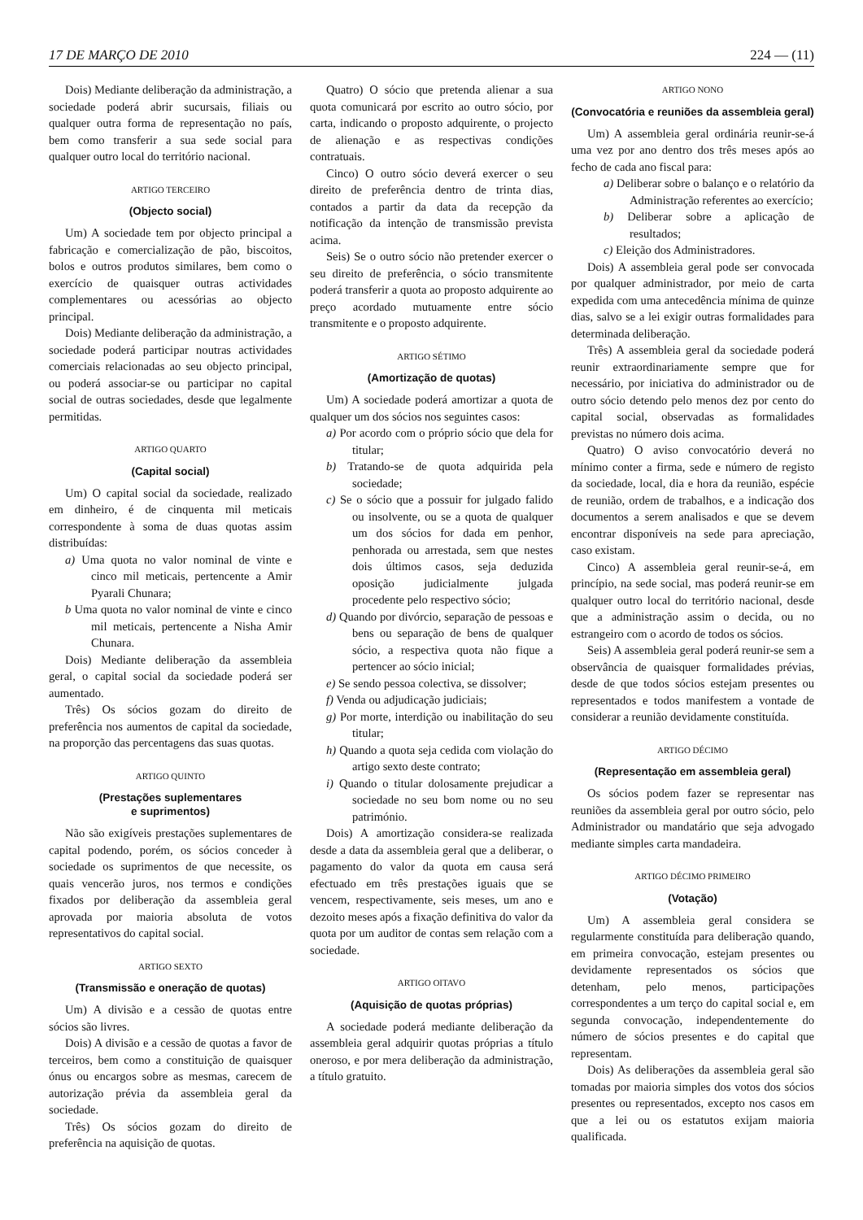17 DE MARÇO DE 2010 224 — (11)
Dois) Mediante deliberação da administração, a sociedade poderá abrir sucursais, filiais ou qualquer outra forma de representação no país, bem como transferir a sua sede social para qualquer outro local do território nacional.
ARTIGO TERCEIRO
(Objecto social)
Um) A sociedade tem por objecto principal a fabricação e comercialização de pão, biscoitos, bolos e outros produtos similares, bem como o exercício de quaisquer outras actividades complementares ou acessórias ao objecto principal.
Dois) Mediante deliberação da administração, a sociedade poderá participar noutras actividades comerciais relacionadas ao seu objecto principal, ou poderá associar-se ou participar no capital social de outras sociedades, desde que legalmente permitidas.
ARTIGO QUARTO
(Capital social)
Um) O capital social da sociedade, realizado em dinheiro, é de cinquenta mil meticais correspondente à soma de duas quotas assim distribuídas:
a) Uma quota no valor nominal de vinte e cinco mil meticais, pertencente a Amir Pyarali Chunara;
b Uma quota no valor nominal de vinte e cinco mil meticais, pertencente a Nisha Amir Chunara.
Dois) Mediante deliberação da assembleia geral, o capital social da sociedade poderá ser aumentado.
Três) Os sócios gozam do direito de preferência nos aumentos de capital da sociedade, na proporção das percentagens das suas quotas.
ARTIGO QUINTO
(Prestações suplementares
e suprimentos)
Não são exigíveis prestações suplementares de capital podendo, porém, os sócios conceder à sociedade os suprimentos de que necessite, os quais vencerão juros, nos termos e condições fixados por deliberação da assembleia geral aprovada por maioria absoluta de votos representativos do capital social.
ARTIGO SEXTO
(Transmissão e oneração de quotas)
Um) A divisão e a cessão de quotas entre sócios são livres.
Dois) A divisão e a cessão de quotas a favor de terceiros, bem como a constituição de quaisquer ónus ou encargos sobre as mesmas, carecem de autorização prévia da assembleia geral da sociedade.
Três) Os sócios gozam do direito de preferência na aquisição de quotas.
Quatro) O sócio que pretenda alienar a sua quota comunicará por escrito ao outro sócio, por carta, indicando o proposto adquirente, o projecto de alienação e as respectivas condições contratuais.
Cinco) O outro sócio deverá exercer o seu direito de preferência dentro de trinta dias, contados a partir da data da recepção da notificação da intenção de transmissão prevista acima.
Seis) Se o outro sócio não pretender exercer o seu direito de preferência, o sócio transmitente poderá transferir a quota ao proposto adquirente ao preço acordado mutuamente entre sócio transmitente e o proposto adquirente.
ARTIGO SÉTIMO
(Amortização de quotas)
Um) A sociedade poderá amortizar a quota de qualquer um dos sócios nos seguintes casos:
a) Por acordo com o próprio sócio que dela for titular;
b) Tratando-se de quota adquirida pela sociedade;
c) Se o sócio que a possuir for julgado falido ou insolvente, ou se a quota de qualquer um dos sócios for dada em penhor, penhorada ou arrestada, sem que nestes dois últimos casos, seja deduzida oposição judicialmente julgada procedente pelo respectivo sócio;
d) Quando por divórcio, separação de pessoas e bens ou separação de bens de qualquer sócio, a respectiva quota não fique a pertencer ao sócio inicial;
e) Se sendo pessoa colectiva, se dissolver;
f) Venda ou adjudicação judiciais;
g) Por morte, interdição ou inabilitação do seu titular;
h) Quando a quota seja cedida com violação do artigo sexto deste contrato;
i) Quando o titular dolosamente prejudicar a sociedade no seu bom nome ou no seu património.
Dois) A amortização considera-se realizada desde a data da assembleia geral que a deliberar, o pagamento do valor da quota em causa será efectuado em três prestações iguais que se vencem, respectivamente, seis meses, um ano e dezoito meses após a fixação definitiva do valor da quota por um auditor de contas sem relação com a sociedade.
ARTIGO OITAVO
(Aquisição de quotas próprias)
A sociedade poderá mediante deliberação da assembleia geral adquirir quotas próprias a título oneroso, e por mera deliberação da administração, a título gratuito.
ARTIGO NONO
(Convocatória e reuniões da assembleia geral)
Um) A assembleia geral ordinária reunir-se-á uma vez por ano dentro dos três meses após ao fecho de cada ano fiscal para:
a) Deliberar sobre o balanço e o relatório da Administração referentes ao exercício;
b) Deliberar sobre a aplicação de resultados;
c) Eleição dos Administradores.
Dois) A assembleia geral pode ser convocada por qualquer administrador, por meio de carta expedida com uma antecedência mínima de quinze dias, salvo se a lei exigir outras formalidades para determinada deliberação.
Três) A assembleia geral da sociedade poderá reunir extraordinariamente sempre que for necessário, por iniciativa do administrador ou de outro sócio detendo pelo menos dez por cento do capital social, observadas as formalidades previstas no número dois acima.
Quatro) O aviso convocatório deverá no mínimo conter a firma, sede e número de registo da sociedade, local, dia e hora da reunião, espécie de reunião, ordem de trabalhos, e a indicação dos documentos a serem analisados e que se devem encontrar disponíveis na sede para apreciação, caso existam.
Cinco) A assembleia geral reunir-se-á, em princípio, na sede social, mas poderá reunir-se em qualquer outro local do território nacional, desde que a administração assim o decida, ou no estrangeiro com o acordo de todos os sócios.
Seis) A assembleia geral poderá reunir-se sem a observância de quaisquer formalidades prévias, desde de que todos sócios estejam presentes ou representados e todos manifestem a vontade de considerar a reunião devidamente constituída.
ARTIGO DÉCIMO
(Representação em assembleia geral)
Os sócios podem fazer se representar nas reuniões da assembleia geral por outro sócio, pelo Administrador ou mandatário que seja advogado mediante simples carta mandadeira.
ARTIGO DÉCIMO PRIMEIRO
(Votação)
Um) A assembleia geral considera se regularmente constituída para deliberação quando, em primeira convocação, estejam presentes ou devidamente representados os sócios que detenham, pelo menos, participações correspondentes a um terço do capital social e, em segunda convocação, independentemente do número de sócios presentes e do capital que representam.
Dois) As deliberações da assembleia geral são tomadas por maioria simples dos votos dos sócios presentes ou representados, excepto nos casos em que a lei ou os estatutos exijam maioria qualificada.